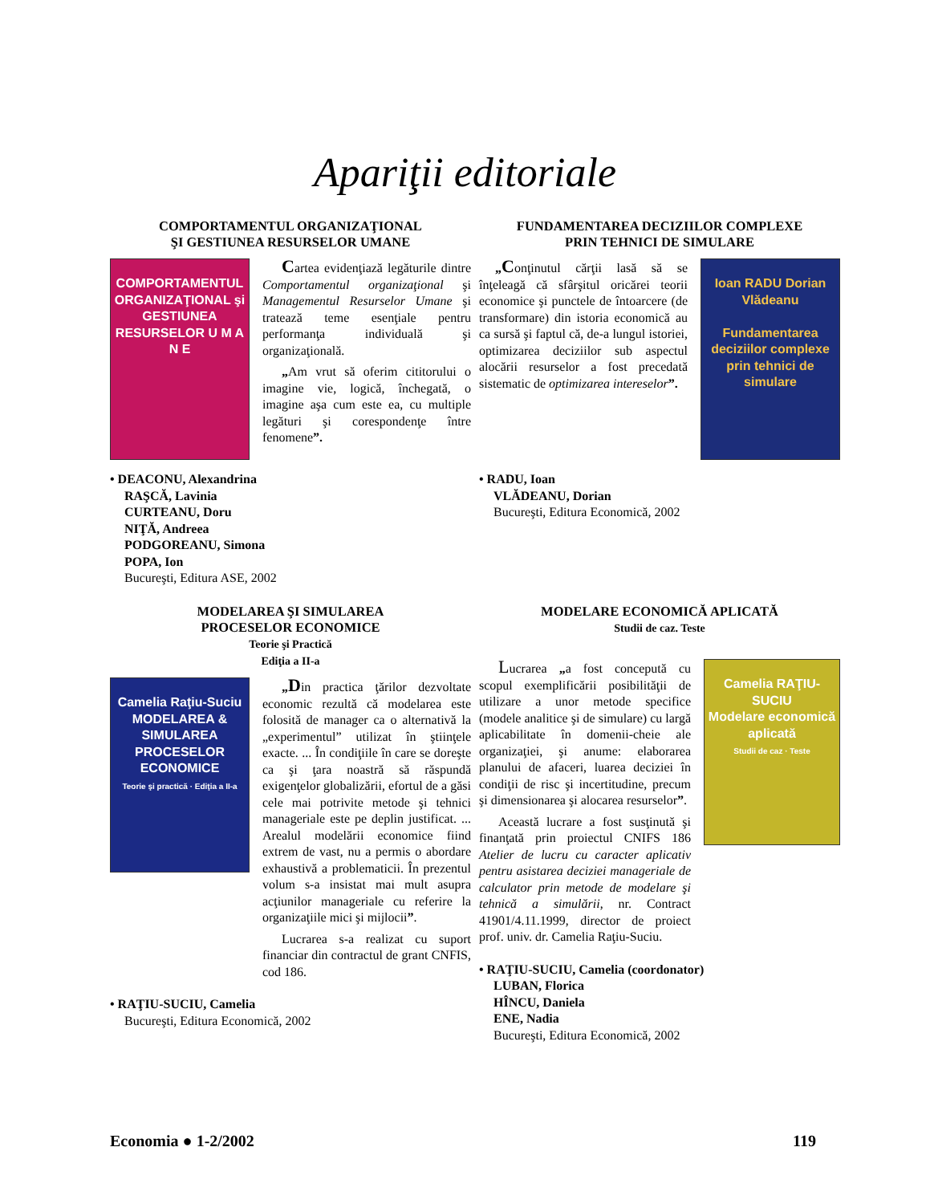Apariţii editoriale
COMPORTAMENTUL ORGANIZAŢIONAL
ŞI GESTIUNEA RESURSELOR UMANE
COMPORTAMENTUL ORGANIZAŢIONAL şi GESTIUNEA RESURSELOR U M A N E
Cartea evidenţiază legăturile dintre Comportamentul organizaţional şi Managementul Resurselor Umane şi tratează teme esenţiale pentru performanţa individuală şi organizaţională.
„Am vrut să oferim cititorului o imagine vie, logică, închegată, o imagine aşa cum este ea, cu multiple legături şi corespondenţe între fenomene”.
• DEACONU, Alexandrina
RAŞCĂ, Lavinia
CURTEANU, Doru
NIŢĂ, Andreea
PODGOREANU, Simona
POPA, Ion
Bucureşti, Editura ASE, 2002
FUNDAMENTAREA DECIZIILOR COMPLEXE
PRIN TEHNICI DE SIMULARE
„Conţinutul cărţii lasă să se înţeleagă că sfârşitul oricărei teorii economice şi punctele de întoarcere (de transformare) din istoria economică au ca sursă şi faptul că, de-a lungul istoriei, optimizarea deciziilor sub aspectul alocării resurselor a fost precedată sistematic de optimizarea intereselor”.
Ioan RADU Dorian Vlădeanu
Fundamentarea deciziilor complexe prin tehnici de simulare
• RADU, Ioan
VLĂDEANU, Dorian
Bucureşti, Editura Economică, 2002
MODELAREA ŞI SIMULAREA
PROCESELOR ECONOMICE
Teorie şi Practică
Ediţia a II-a
Camelia Raţiu-Suciu
MODELAREA & SIMULAREA PROCESELOR ECONOMICE
Teorie şi practică · Ediţia a II-a
„Din practica ţărilor dezvoltate economic rezultă că modelarea este folosită de manager ca o alternativă la „experimentul” utilizat în ştiinţele exacte. ... În condiţiile în care se doreşte ca şi ţara noastră să răspundă exigenţelor globalizării, efortul de a găsi cele mai potrivite metode şi tehnici manageriale este pe deplin justificat. ... Arealul modelării economice fiind extrem de vast, nu a permis o abordare exhaustivă a problematicii. În prezentul volum s-a insistat mai mult asupra acţiunilor manageriale cu referire la organizaţiile mici şi mijlocii”.
Lucrarea s-a realizat cu suport financiar din contractul de grant CNFIS, cod 186.
• RAŢIU-SUCIU, Camelia
Bucureşti, Editura Economică, 2002
MODELARE ECONOMICĂ APLICATĂ
Studii de caz. Teste
Lucrarea „a fost concepută cu scopul exemplificării posibilităţii de utilizare a unor metode specifice (modele analitice şi de simulare) cu largă aplicabilitate în domenii-cheie ale organizaţiei, şi anume: elaborarea planului de afaceri, luarea deciziei în condiţii de risc şi incertitudine, precum şi dimensionarea şi alocarea resurselor”.
Această lucrare a fost susţinută şi finanţată prin proiectul CNIFS 186 Atelier de lucru cu caracter aplicativ pentru asistarea deciziei manageriale de calculator prin metode de modelare şi tehnică a simulării, nr. Contract 41901/4.11.1999, director de proiect prof. univ. dr. Camelia Raţiu-Suciu.
Camelia RAŢIU-SUCIU
Modelare economică aplicată
Studii de caz · Teste
• RAŢIU-SUCIU, Camelia (coordonator)
LUBAN, Florica
HÎNCU, Daniela
ENE, Nadia
Bucureşti, Editura Economică, 2002
Economia ● 1-2/2002 119